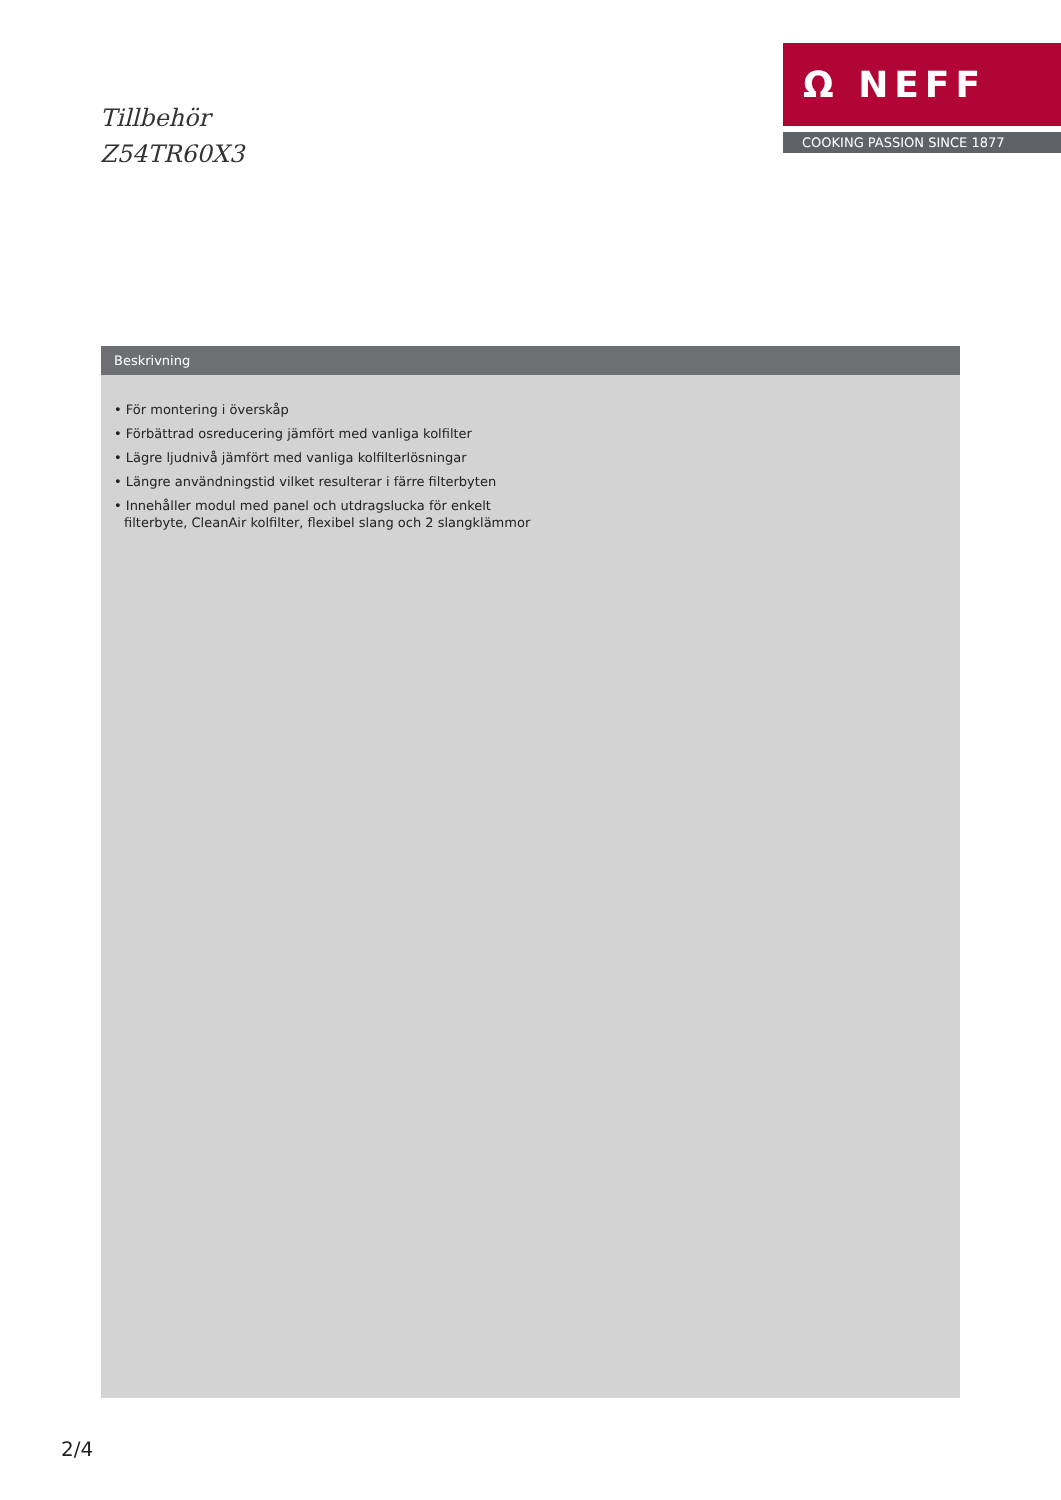Tillbehör
Z54TR60X3
Ω NEFF
COOKING PASSION SINCE 1877
Beskrivning
• För montering i överskåp
• Förbättrad osreducering jämfört med vanliga kolfilter
• Lägre ljudnivå jämfört med vanliga kolfilterlösningar
• Längre användningstid vilket resulterar i färre filterbyten
• Innehåller modul med panel och utdragslucka för enkelt filterbyte, CleanAir kolfilter, flexibel slang och 2 slangklämmor
2/4